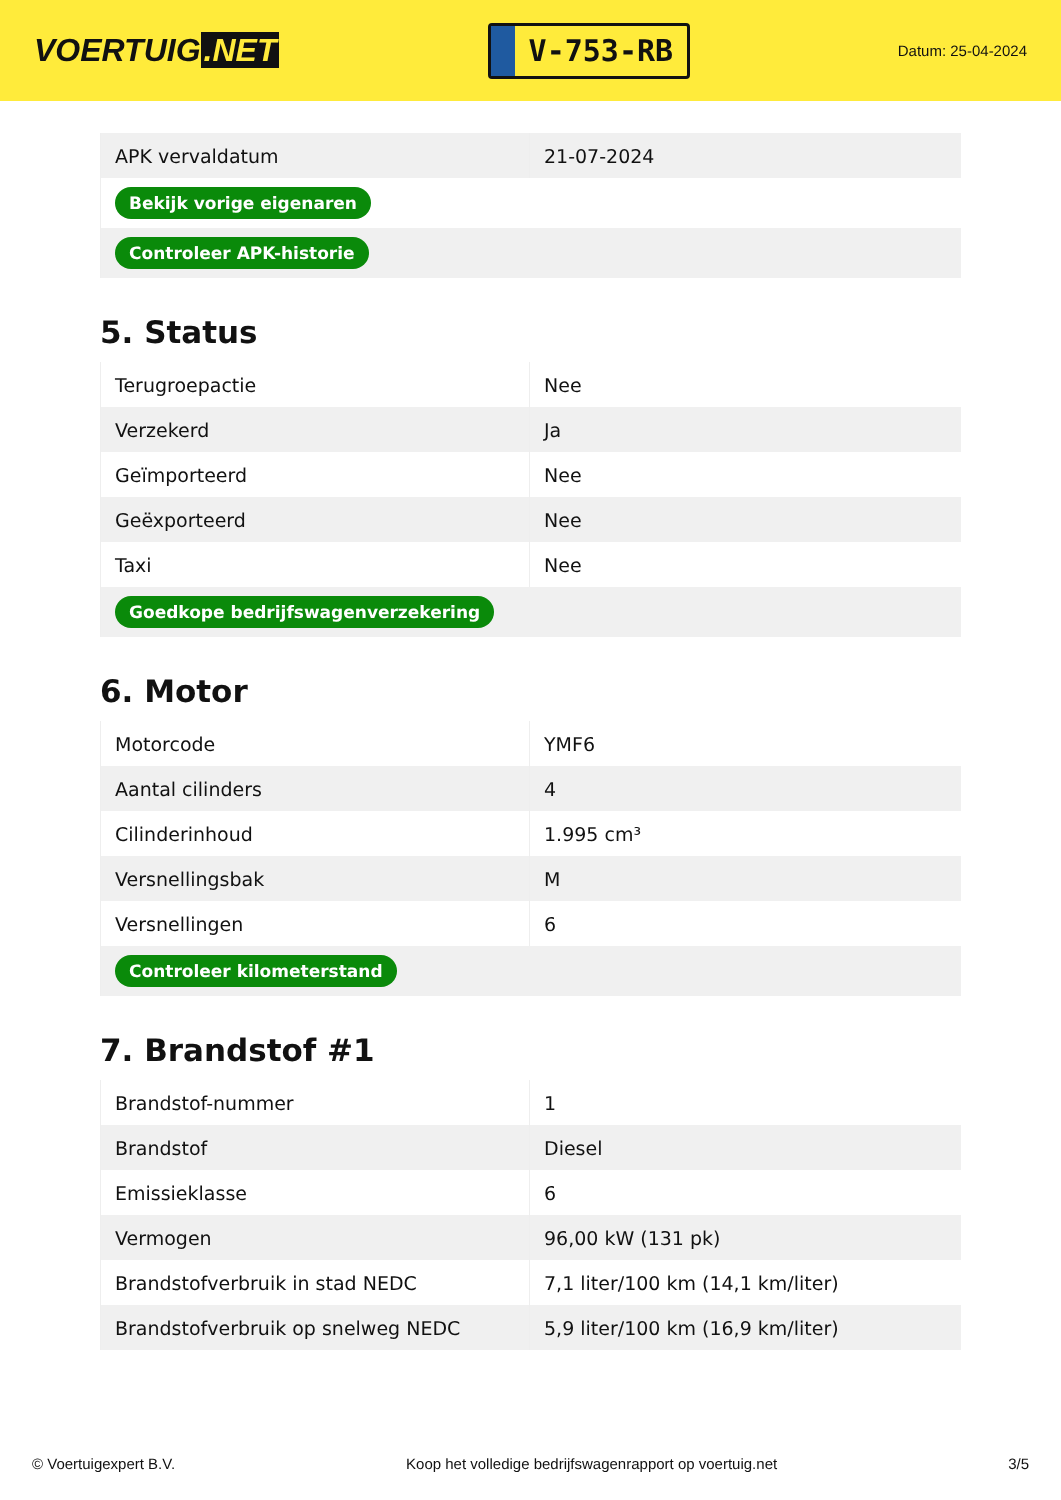VOERTUIG.NET
V-753-RB
Datum: 25-04-2024
| APK vervaldatum | 21-07-2024 |
| Bekijk vorige eigenaren | |
| Controleer APK-historie | |
5. Status
| Terugroepactie | Nee |
| Verzekerd | Ja |
| Geïmporteerd | Nee |
| Geëxporteerd | Nee |
| Taxi | Nee |
| Goedkope bedrijfswagenverzekering | |
6. Motor
| Motorcode | YMF6 |
| Aantal cilinders | 4 |
| Cilinderinhoud | 1.995 cm³ |
| Versnellingsbak | M |
| Versnellingen | 6 |
| Controleer kilometerstand | |
7. Brandstof #1
| Brandstof-nummer | 1 |
| Brandstof | Diesel |
| Emissieklasse | 6 |
| Vermogen | 96,00 kW (131 pk) |
| Brandstofverbruik in stad NEDC | 7,1 liter/100 km (14,1 km/liter) |
| Brandstofverbruik op snelweg NEDC | 5,9 liter/100 km (16,9 km/liter) |
© Voertuigexpert B.V. Koop het volledige bedrijfswagenrapport op voertuig.net 3/5